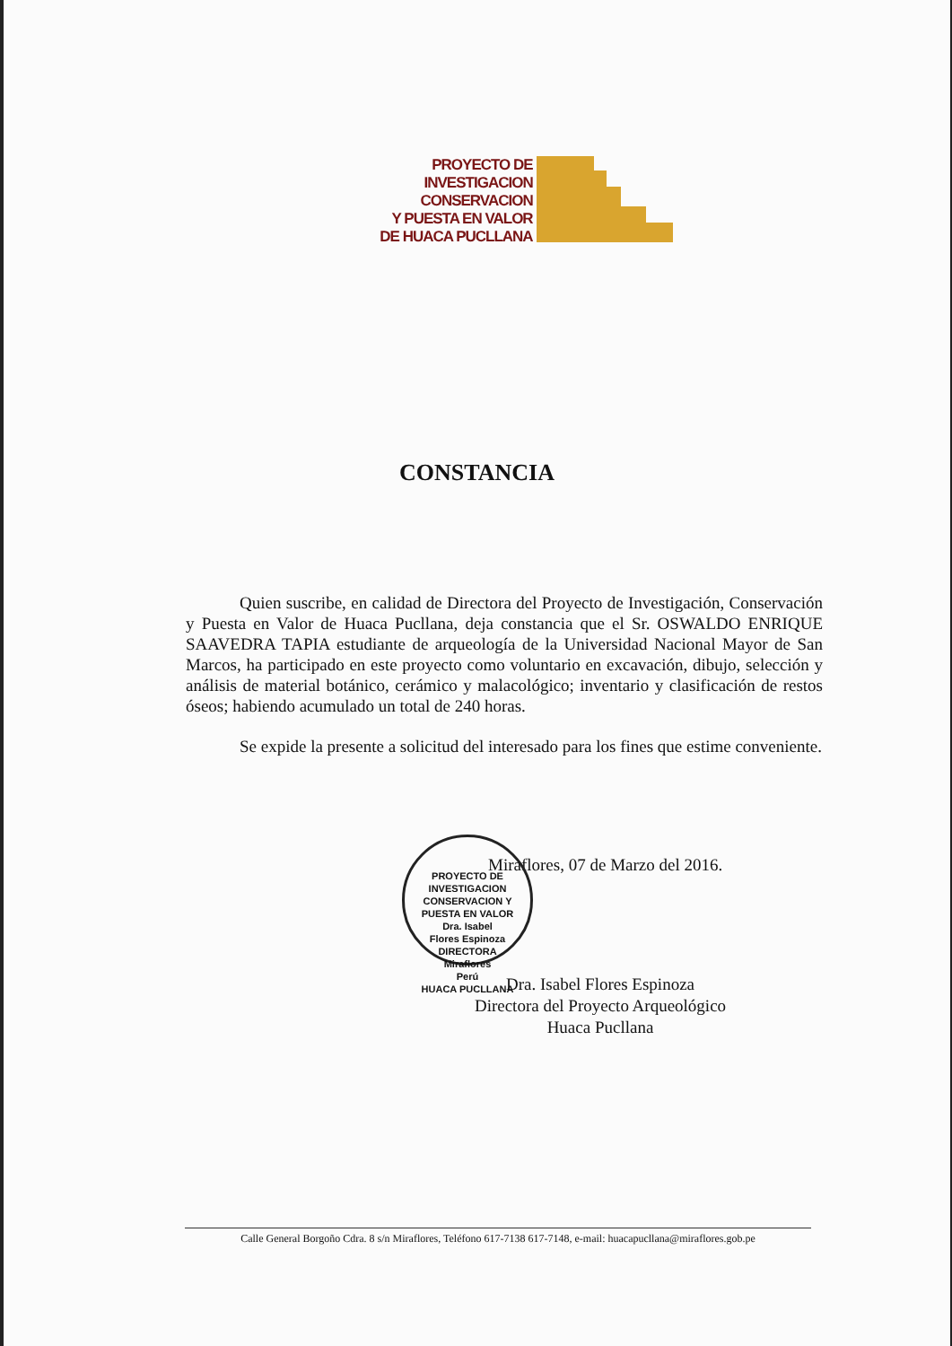PROYECTO DE
INVESTIGACION
CONSERVACION
Y PUESTA EN VALOR
DE HUACA PUCLLANA
CONSTANCIA
Quien suscribe, en calidad de Directora del Proyecto de Investigación, Conservación y Puesta en Valor de Huaca Pucllana, deja constancia que el Sr. OSWALDO ENRIQUE SAAVEDRA TAPIA estudiante de arqueología de la Universidad Nacional Mayor de San Marcos, ha participado en este proyecto como voluntario en excavación, dibujo, selección y análisis de material botánico, cerámico y malacológico; inventario y clasificación de restos óseos; habiendo acumulado un total de 240 horas.
Se expide la presente a solicitud del interesado para los fines que estime conveniente.
Miraflores, 07 de Marzo del 2016.
Dra. Isabel Flores Espinoza
Directora del Proyecto Arqueológico
Huaca Pucllana
PROYECTO DE INVESTIGACION CONSERVACION Y PUESTA EN VALOR
Dra. Isabel
Flores Espinoza
DIRECTORA
Miraflores
Perú
HUACA PUCLLANA
Calle General Borgoño Cdra. 8 s/n Miraflores, Teléfono 617-7138 617-7148, e-mail: huacapucllana@miraflores.gob.pe